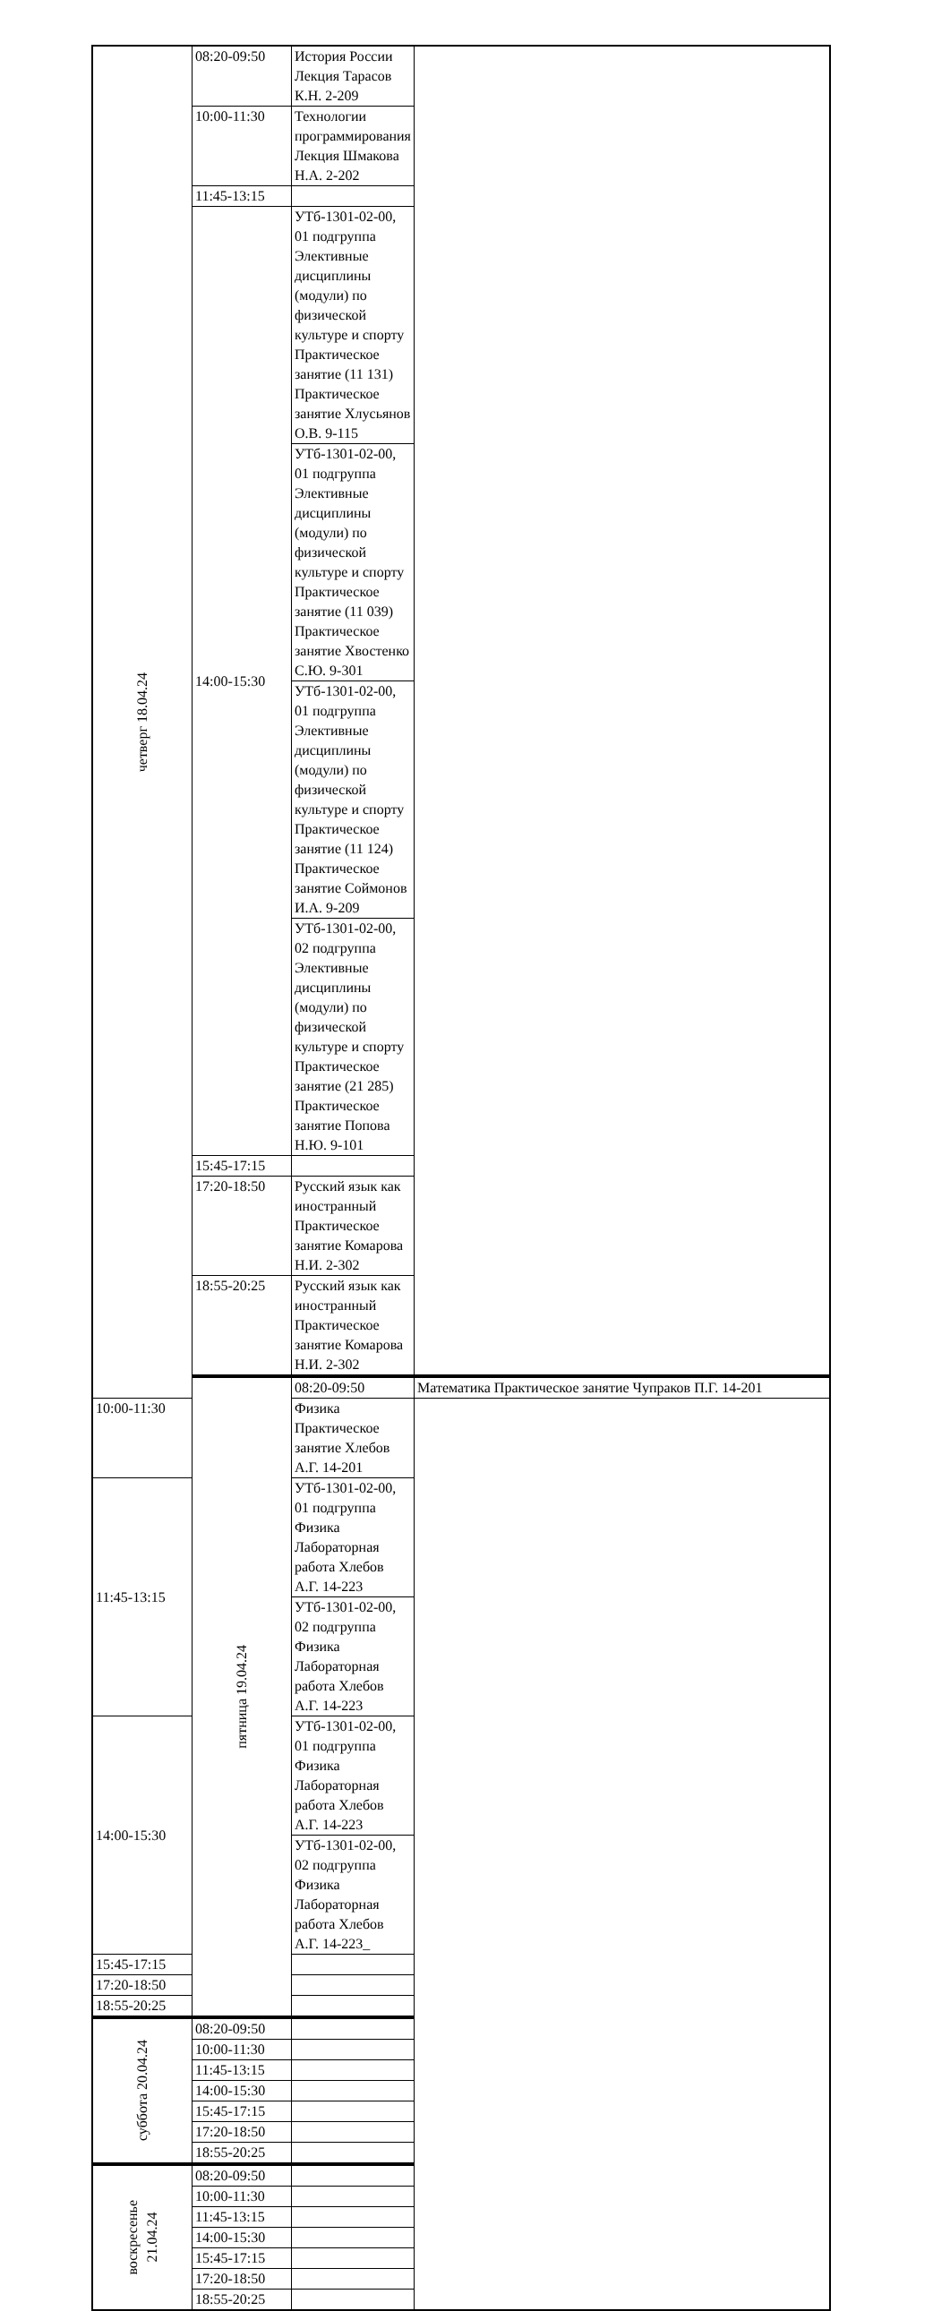| четверг 18.04.24 | 08:20-09:50 | История России Лекция Тарасов К.Н. 2-209 | |
| | 10:00-11:30 | Технологии программирования Лекция Шмакова Н.А. 2-202 | |
| | 11:45-13:15 | | |
| | 14:00-15:30 | УТб-1301-02-00, 01 подгруппа Элективные дисциплины (модули) по физической культуре и спорту Практическое занятие (11 131) Практическое занятие Хлусьянов О.В. 9-115 | |
| | | УТб-1301-02-00, 01 подгруппа Элективные дисциплины (модули) по физической культуре и спорту Практическое занятие (11 039) Практическое занятие Хвостенко С.Ю. 9-301 | |
| | | УТб-1301-02-00, 01 подгруппа Элективные дисциплины (модули) по физической культуре и спорту Практическое занятие (11 124) Практическое занятие Соймонов И.А. 9-209 | |
| | | УТб-1301-02-00, 02 подгруппа Элективные дисциплины (модули) по физической культуре и спорту Практическое занятие (21 285) Практическое занятие Попова Н.Ю. 9-101 | |
| | 15:45-17:15 | | |
| | 17:20-18:50 | Русский язык как иностранный Практическое занятие Комарова Н.И. 2-302 | |
| | 18:55-20:25 | Русский язык как иностранный Практическое занятие Комарова Н.И. 2-302 | |
| | пятница 19.04.24 | 08:20-09:50 | Математика Практическое занятие Чупраков П.Г. 14-201 |
| 10:00-11:30 | | Физика Практическое занятие Хлебов А.Г. 14-201 | |
| 11:45-13:15 | | УТб-1301-02-00, 01 подгруппа Физика Лабораторная работа Хлебов А.Г. 14-223 | |
| | | УТб-1301-02-00, 02 подгруппа Физика Лабораторная работа Хлебов А.Г. 14-223 | |
| 14:00-15:30 | | УТб-1301-02-00, 01 подгруппа Физика Лабораторная работа Хлебов А.Г. 14-223 | |
| | | УТб-1301-02-00, 02 подгруппа Физика Лабораторная работа Хлебов А.Г. 14-223_ | |
| 15:45-17:15 | | | |
| 17:20-18:50 | | | |
| 18:55-20:25 | | | |
| суббота 20.04.24 | 08:20-09:50 | | |
| | 10:00-11:30 | | |
| | 11:45-13:15 | | |
| | 14:00-15:30 | | |
| | 15:45-17:15 | | |
| | 17:20-18:50 | | |
| | 18:55-20:25 | | |
| воскресенье 21.04.24 | 08:20-09:50 | | |
| | 10:00-11:30 | | |
| | 11:45-13:15 | | |
| | 14:00-15:30 | | |
| | 15:45-17:15 | | |
| | 17:20-18:50 | | |
| | 18:55-20:25 | | |